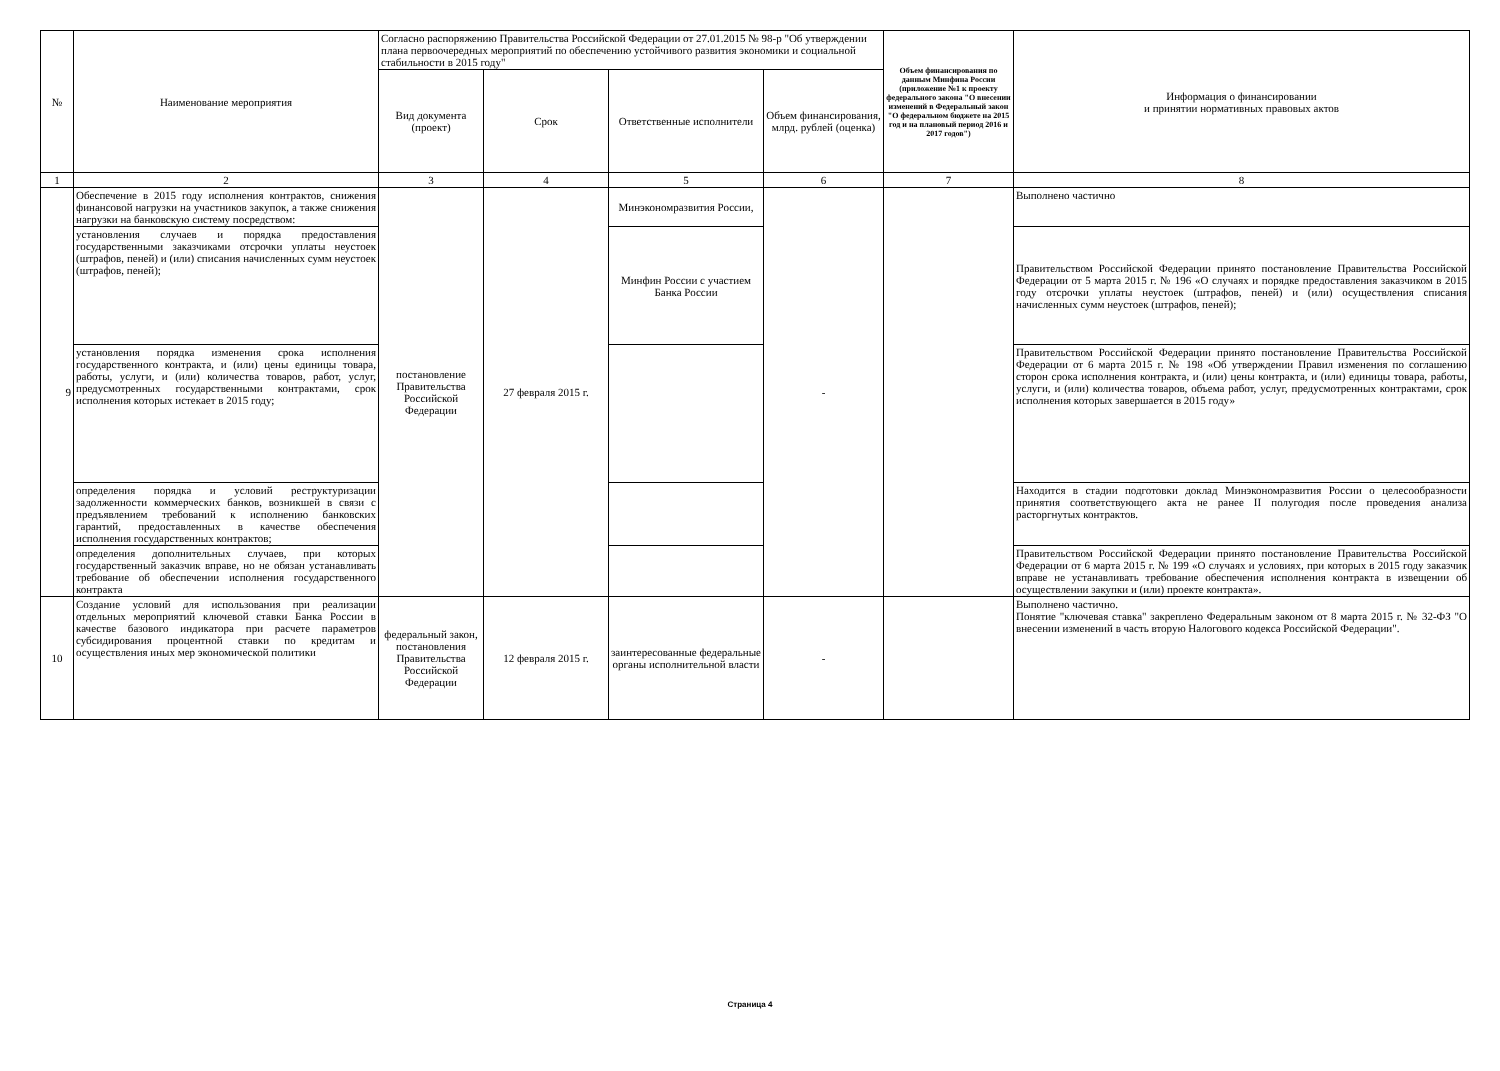| № | Наименование мероприятия | Согласно распоряжению Правительства Российской Федерации от 27.01.2015 № 98-р "Об утверждении плана первоочередных мероприятий по обеспечению устойчивого развития экономики и социальной стабильности в 2015 году" | | | | Объем финансирования по данным Минфина России (приложение №1 к проекту федерального закона "О внесении изменений в Федеральный закон "О федеральном бюджете на 2015 год и на плановый период 2016 и 2017 годов") | Информация о финансировании и принятии нормативных правовых актов |
| --- | --- | --- | --- | --- | --- | --- | --- |
| | | Вид документа (проект) | Срок | Ответственные исполнители | Объем финансирования, млрд. рублей (оценка) | | |
| 1 | 2 | 3 | 4 | 5 | 6 | 7 | 8 |
| 9 | Обеспечение в 2015 году исполнения контрактов, снижения финансовой нагрузки на участников закупок, а также снижения нагрузки на банковскую систему посредством: | постановление Правительства Российской Федерации | 27 февраля 2015 г. | Минэкономразвития России, | - | | Выполнено частично |
| | установления случаев и порядка предоставления государственными заказчиками отсрочки уплаты неустоек (штрафов, пеней) и (или) списания начисленных сумм неустоек (штрафов, пеней); | | | Минфин России с участием Банка России | | | Правительством Российской Федерации принято постановление Правительства Российской Федерации от 5 марта 2015 г. № 196 «О случаях и порядке предоставления заказчиком в 2015 году отсрочки уплаты неустоек (штрафов, пеней) и (или) осуществления списания начисленных сумм неустоек (штрафов, пеней); |
| | установления порядка изменения срока исполнения государственного контракта, и (или) цены единицы товара, работы, услуги, и (или) количества товаров, работ, услуг, предусмотренных государственными контрактами, срок исполнения которых истекает в 2015 году; | | | | | | Правительством Российской Федерации принято постановление Правительства Российской Федерации от 6 марта 2015 г. № 198 «Об утверждении Правил изменения по соглашению сторон срока исполнения контракта, и (или) цены контракта, и (или) единицы товара, работы, услуги, и (или) количества товаров, объема работ, услуг, предусмотренных контрактами, срок исполнения которых завершается в 2015 году» |
| | определения порядка и условий реструктуризации задолженности коммерческих банков, возникшей в связи с предъявлением требований к исполнению банковских гарантий, предоставленных в качестве обеспечения исполнения государственных контрактов; | | | | | | Находится в стадии подготовки доклад Минэкономразвития России о целесообразности принятия соответствующего акта не ранее II полугодия после проведения анализа расторгнутых контрактов. |
| | определения дополнительных случаев, при которых государственный заказчик вправе, но не обязан устанавливать требование об обеспечении исполнения государственного контракта | | | | | | Правительством Российской Федерации принято постановление Правительства Российской Федерации от 6 марта 2015 г. № 199 «О случаях и условиях, при которых в 2015 году заказчик вправе не устанавливать требование обеспечения исполнения контракта в извещении об осуществлении закупки и (или) проекте контракта». |
| 10 | Создание условий для использования при реализации отдельных мероприятий ключевой ставки Банка России в качестве базового индикатора при расчете параметров субсидирования процентной ставки по кредитам и осуществления иных мер экономической политики | федеральный закон, постановления Правительства Российской Федерации | 12 февраля 2015 г. | заинтересованные федеральные органы исполнительной власти | - | | Выполнено частично. Понятие "ключевая ставка" закреплено Федеральным законом от 8 марта 2015 г. № 32-ФЗ "О внесении изменений в часть вторую Налогового кодекса Российской Федерации". |
Страница 4